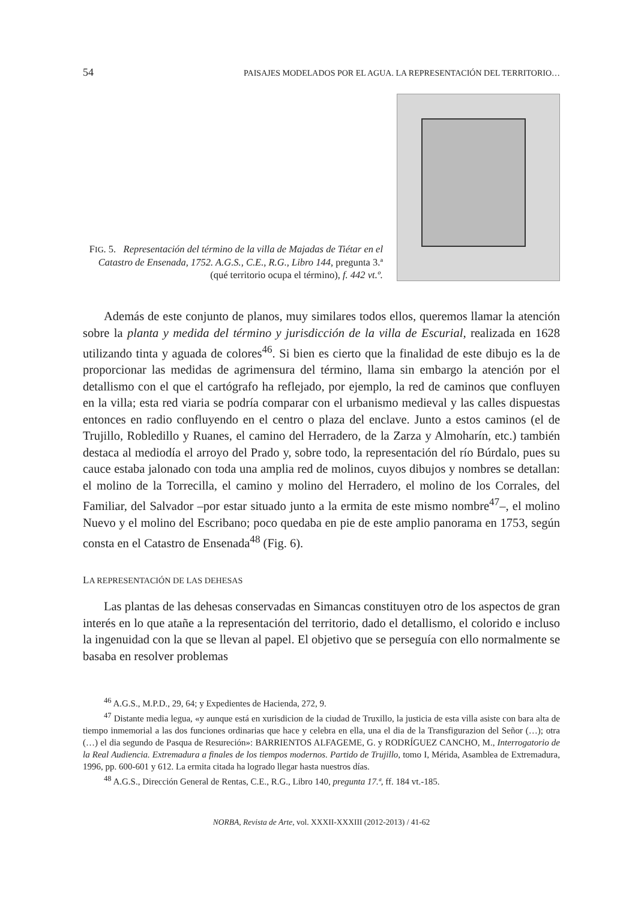54 PAISAJES MODELADOS POR EL AGUA. LA REPRESENTACIÓN DEL TERRITORIO…
FIG. 5. Representación del término de la villa de Majadas de Tiétar en el Catastro de Ensenada, 1752. A.G.S., C.E., R.G., Libro 144, pregunta 3.ª (qué territorio ocupa el término), f. 442 vt.º.
Además de este conjunto de planos, muy similares todos ellos, queremos llamar la atención sobre la planta y medida del término y jurisdicción de la villa de Escurial, realizada en 1628 utilizando tinta y aguada de colores<sup>46</sup>. Si bien es cierto que la finalidad de este dibujo es la de proporcionar las medidas de agrimensura del término, llama sin embargo la atención por el detallismo con el que el cartógrafo ha reflejado, por ejemplo, la red de caminos que confluyen en la villa; esta red viaria se podría comparar con el urbanismo medieval y las calles dispuestas entonces en radio confluyendo en el centro o plaza del enclave. Junto a estos caminos (el de Trujillo, Robledillo y Ruanes, el camino del Herradero, de la Zarza y Almoharín, etc.) también destaca al mediodía el arroyo del Prado y, sobre todo, la representación del río Búrdalo, pues su cauce estaba jalonado con toda una amplia red de molinos, cuyos dibujos y nombres se detallan: el molino de la Torrecilla, el camino y molino del Herradero, el molino de los Corrales, del Familiar, del Salvador –por estar situado junto a la ermita de este mismo nombre<sup>47</sup>–, el molino Nuevo y el molino del Escribano; poco quedaba en pie de este amplio panorama en 1753, según consta en el Catastro de Ensenada<sup>48</sup> (Fig. 6).
LA REPRESENTACIÓN DE LAS DEHESAS
Las plantas de las dehesas conservadas en Simancas constituyen otro de los aspectos de gran interés en lo que atañe a la representación del territorio, dado el detallismo, el colorido e incluso la ingenuidad con la que se llevan al papel. El objetivo que se perseguía con ello normalmente se basaba en resolver problemas
<sup>46</sup> A.G.S., M.P.D., 29, 64; y Expedientes de Hacienda, 272, 9.
<sup>47</sup> Distante media legua, «y aunque está en xurisdicion de la ciudad de Truxillo, la justicia de esta villa asiste con bara alta de tiempo inmemorial a las dos funciones ordinarias que hace y celebra en ella, una el dia de la Transfigurazion del Señor (…); otra (…) el dia segundo de Pasqua de Resureción»: BARRIENTOS ALFAGEME, G. y RODRÍGUEZ CANCHO, M., Interrogatorio de la Real Audiencia. Extremadura a finales de los tiempos modernos. Partido de Trujillo, tomo I, Mérida, Asamblea de Extremadura, 1996, pp. 600-601 y 612. La ermita citada ha logrado llegar hasta nuestros días.
<sup>48</sup> A.G.S., Dirección General de Rentas, C.E., R.G., Libro 140, pregunta 17.ª, ff. 184 vt.-185.
NORBA, Revista de Arte, vol. XXXII-XXXIII (2012-2013) / 41-62